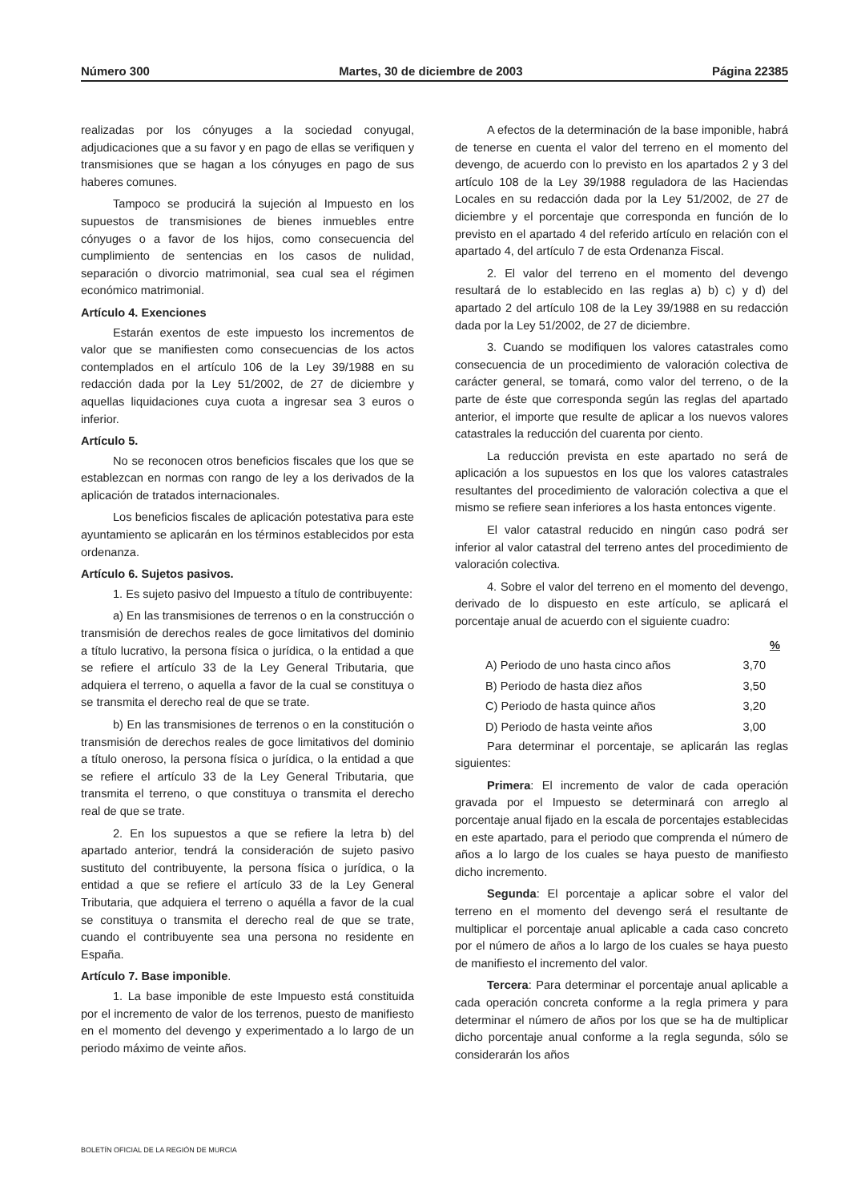Número 300 Martes, 30 de diciembre de 2003 Página 22385
realizadas por los cónyuges a la sociedad conyugal, adjudicaciones que a su favor y en pago de ellas se verifiquen y transmisiones que se hagan a los cónyuges en pago de sus haberes comunes.
Tampoco se producirá la sujeción al Impuesto en los supuestos de transmisiones de bienes inmuebles entre cónyuges o a favor de los hijos, como consecuencia del cumplimiento de sentencias en los casos de nulidad, separación o divorcio matrimonial, sea cual sea el régimen económico matrimonial.
Artículo 4. Exenciones
Estarán exentos de este impuesto los incrementos de valor que se manifiesten como consecuencias de los actos contemplados en el artículo 106 de la Ley 39/1988 en su redacción dada por la Ley 51/2002, de 27 de diciembre y aquellas liquidaciones cuya cuota a ingresar sea 3 euros o inferior.
Artículo 5.
No se reconocen otros beneficios fiscales que los que se establezcan en normas con rango de ley a los derivados de la aplicación de tratados internacionales.
Los beneficios fiscales de aplicación potestativa para este ayuntamiento se aplicarán en los términos establecidos por esta ordenanza.
Artículo 6. Sujetos pasivos.
1. Es sujeto pasivo del Impuesto a título de contribuyente:
a) En las transmisiones de terrenos o en la construcción o transmisión de derechos reales de goce limitativos del dominio a título lucrativo, la persona física o jurídica, o la entidad a que se refiere el artículo 33 de la Ley General Tributaria, que adquiera el terreno, o aquella a favor de la cual se constituya o se transmita el derecho real de que se trate.
b) En las transmisiones de terrenos o en la constitución o transmisión de derechos reales de goce limitativos del dominio a título oneroso, la persona física o jurídica, o la entidad a que se refiere el artículo 33 de la Ley General Tributaria, que transmita el terreno, o que constituya o transmita el derecho real de que se trate.
2. En los supuestos a que se refiere la letra b) del apartado anterior, tendrá la consideración de sujeto pasivo sustituto del contribuyente, la persona física o jurídica, o la entidad a que se refiere el artículo 33 de la Ley General Tributaria, que adquiera el terreno o aquélla a favor de la cual se constituya o transmita el derecho real de que se trate, cuando el contribuyente sea una persona no residente en España.
Artículo 7. Base imponible.
1. La base imponible de este Impuesto está constituida por el incremento de valor de los terrenos, puesto de manifiesto en el momento del devengo y experimentado a lo largo de un periodo máximo de veinte años.
A efectos de la determinación de la base imponible, habrá de tenerse en cuenta el valor del terreno en el momento del devengo, de acuerdo con lo previsto en los apartados 2 y 3 del artículo 108 de la Ley 39/1988 reguladora de las Haciendas Locales en su redacción dada por la Ley 51/2002, de 27 de diciembre y el porcentaje que corresponda en función de lo previsto en el apartado 4 del referido artículo en relación con el apartado 4, del artículo 7 de esta Ordenanza Fiscal.
2. El valor del terreno en el momento del devengo resultará de lo establecido en las reglas a) b) c) y d) del apartado 2 del artículo 108 de la Ley 39/1988 en su redacción dada por la Ley 51/2002, de 27 de diciembre.
3. Cuando se modifiquen los valores catastrales como consecuencia de un procedimiento de valoración colectiva de carácter general, se tomará, como valor del terreno, o de la parte de éste que corresponda según las reglas del apartado anterior, el importe que resulte de aplicar a los nuevos valores catastrales la reducción del cuarenta por ciento.
La reducción prevista en este apartado no será de aplicación a los supuestos en los que los valores catastrales resultantes del procedimiento de valoración colectiva a que el mismo se refiere sean inferiores a los hasta entonces vigente.
El valor catastral reducido en ningún caso podrá ser inferior al valor catastral del terreno antes del procedimiento de valoración colectiva.
4. Sobre el valor del terreno en el momento del devengo, derivado de lo dispuesto en este artículo, se aplicará el porcentaje anual de acuerdo con el siguiente cuadro:
| | % |
| --- | --- |
| A) Periodo de uno hasta cinco años | 3,70 |
| B) Periodo de hasta diez años | 3,50 |
| C) Periodo de hasta quince años | 3,20 |
| D) Periodo de hasta veinte años | 3,00 |
Para determinar el porcentaje, se aplicarán las reglas siguientes:
Primera: El incremento de valor de cada operación gravada por el Impuesto se determinará con arreglo al porcentaje anual fijado en la escala de porcentajes establecidas en este apartado, para el periodo que comprenda el número de años a lo largo de los cuales se haya puesto de manifiesto dicho incremento.
Segunda: El porcentaje a aplicar sobre el valor del terreno en el momento del devengo será el resultante de multiplicar el porcentaje anual aplicable a cada caso concreto por el número de años a lo largo de los cuales se haya puesto de manifiesto el incremento del valor.
Tercera: Para determinar el porcentaje anual aplicable a cada operación concreta conforme a la regla primera y para determinar el número de años por los que se ha de multiplicar dicho porcentaje anual conforme a la regla segunda, sólo se considerarán los años
BOLETÍN OFICIAL DE LA REGIÓN DE MURCIA